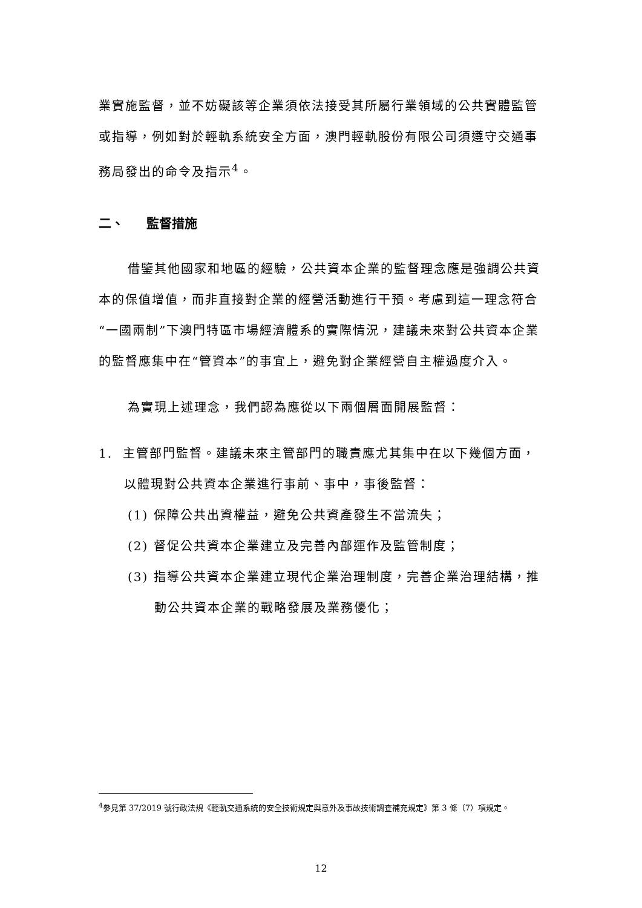業實施監督，並不妨礙該等企業須依法接受其所屬行業領域的公共實體監管或指導，例如對於輕軌系統安全方面，澳門輕軌股份有限公司須遵守交通事務局發出的命令及指示<sup>4</sup>。
二、 監督措施
借鑒其他國家和地區的經驗，公共資本企業的監督理念應是強調公共資本的保值增值，而非直接對企業的經營活動進行干預。考慮到這一理念符合“一國兩制”下澳門特區市場經濟體系的實際情況，建議未來對公共資本企業的監督應集中在“管資本”的事宜上，避免對企業經營自主權過度介入。
為實現上述理念，我們認為應從以下兩個層面開展監督：
1. 主管部門監督。建議未來主管部門的職責應尤其集中在以下幾個方面，以體現對公共資本企業進行事前、事中，事後監督：
(1) 保障公共出資權益，避免公共資產發生不當流失；
(2) 督促公共資本企業建立及完善內部運作及監管制度；
(3) 指導公共資本企業建立現代企業治理制度，完善企業治理結構，推動公共資本企業的戰略發展及業務優化；
<sup>4</sup> 參見第 37/2019 號行政法規《輕軌交通系統的安全技術規定與意外及事故技術調查補充規定》第 3 條（7）項規定。
12